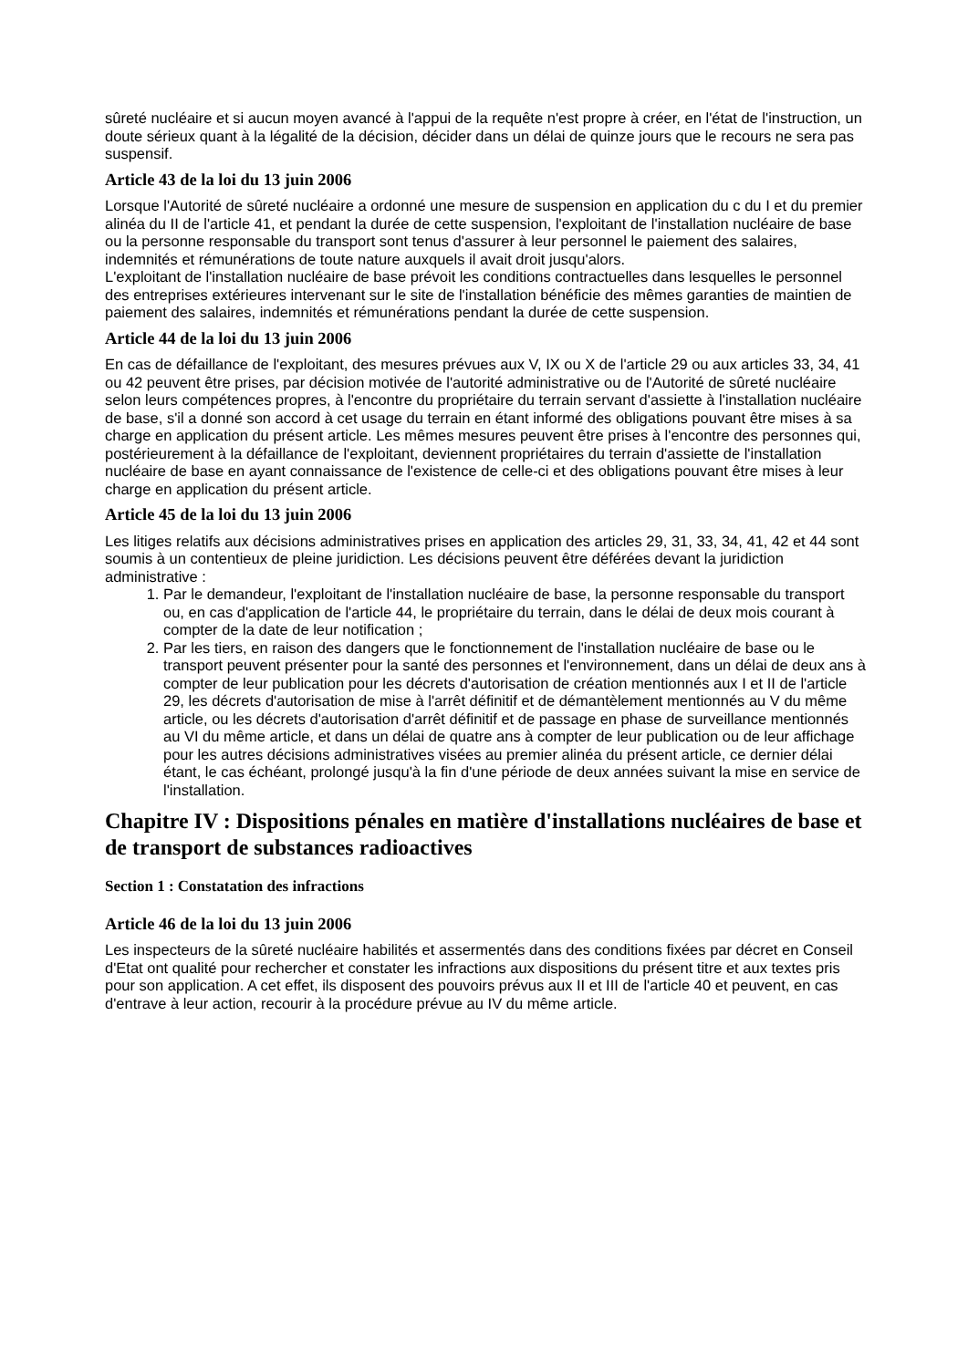sûreté nucléaire et si aucun moyen avancé à l'appui de la requête n'est propre à créer, en l'état de l'instruction, un doute sérieux quant à la légalité de la décision, décider dans un délai de quinze jours que le recours ne sera pas suspensif.
Article 43 de la loi du 13 juin 2006
Lorsque l'Autorité de sûreté nucléaire a ordonné une mesure de suspension en application du c du I et du premier alinéa du II de l'article 41, et pendant la durée de cette suspension, l'exploitant de l'installation nucléaire de base ou la personne responsable du transport sont tenus d'assurer à leur personnel le paiement des salaires, indemnités et rémunérations de toute nature auxquels il avait droit jusqu'alors.
L'exploitant de l'installation nucléaire de base prévoit les conditions contractuelles dans lesquelles le personnel des entreprises extérieures intervenant sur le site de l'installation bénéficie des mêmes garanties de maintien de paiement des salaires, indemnités et rémunérations pendant la durée de cette suspension.
Article 44 de la loi du 13 juin 2006
En cas de défaillance de l'exploitant, des mesures prévues aux V, IX ou X de l'article 29 ou aux articles 33, 34, 41 ou 42 peuvent être prises, par décision motivée de l'autorité administrative ou de l'Autorité de sûreté nucléaire selon leurs compétences propres, à l'encontre du propriétaire du terrain servant d'assiette à l'installation nucléaire de base, s'il a donné son accord à cet usage du terrain en étant informé des obligations pouvant être mises à sa charge en application du présent article. Les mêmes mesures peuvent être prises à l'encontre des personnes qui, postérieurement à la défaillance de l'exploitant, deviennent propriétaires du terrain d'assiette de l'installation nucléaire de base en ayant connaissance de l'existence de celle-ci et des obligations pouvant être mises à leur charge en application du présent article.
Article 45 de la loi du 13 juin 2006
Les litiges relatifs aux décisions administratives prises en application des articles 29, 31, 33, 34, 41, 42 et 44 sont soumis à un contentieux de pleine juridiction. Les décisions peuvent être déférées devant la juridiction administrative :
1. Par le demandeur, l'exploitant de l'installation nucléaire de base, la personne responsable du transport ou, en cas d'application de l'article 44, le propriétaire du terrain, dans le délai de deux mois courant à compter de la date de leur notification ;
2. Par les tiers, en raison des dangers que le fonctionnement de l'installation nucléaire de base ou le transport peuvent présenter pour la santé des personnes et l'environnement, dans un délai de deux ans à compter de leur publication pour les décrets d'autorisation de création mentionnés aux I et II de l'article 29, les décrets d'autorisation de mise à l'arrêt définitif et de démantèlement mentionnés au V du même article, ou les décrets d'autorisation d'arrêt définitif et de passage en phase de surveillance mentionnés au VI du même article, et dans un délai de quatre ans à compter de leur publication ou de leur affichage pour les autres décisions administratives visées au premier alinéa du présent article, ce dernier délai étant, le cas échéant, prolongé jusqu'à la fin d'une période de deux années suivant la mise en service de l'installation.
Chapitre IV : Dispositions pénales en matière d'installations nucléaires de base et de transport de substances radioactives
Section 1 : Constatation des infractions
Article 46 de la loi du 13 juin 2006
Les inspecteurs de la sûreté nucléaire habilités et assermentés dans des conditions fixées par décret en Conseil d'Etat ont qualité pour rechercher et constater les infractions aux dispositions du présent titre et aux textes pris pour son application. A cet effet, ils disposent des pouvoirs prévus aux II et III de l'article 40 et peuvent, en cas d'entrave à leur action, recourir à la procédure prévue au IV du même article.